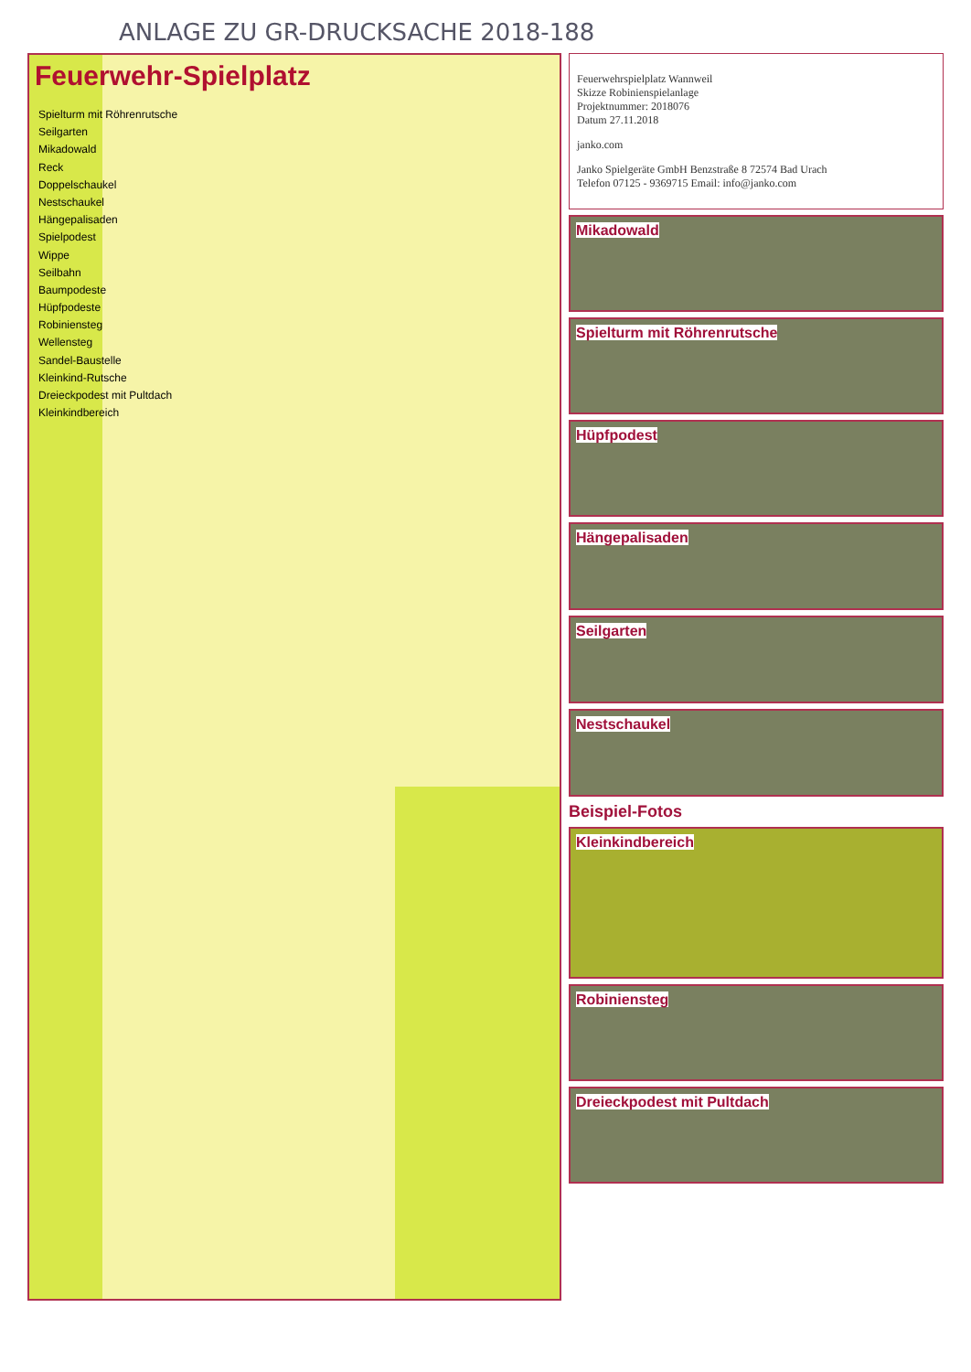ANLAGE ZU GR-DRUCKSACHE 2018-188
Feuerwehr-Spielplatz
Spielturm mit Röhrenrutsche
Seilgarten
Mikadowald
Reck
Doppelschaukel
Nestschaukel
Hängepalisaden
Spielpodest
Wippe
Seilbahn
Baumpodeste
Hüpfpodeste
Robiniensteg
Wellensteg
Sandel-Baustelle
Kleinkind-Rutsche
Dreieckpodest mit Pultdach
Kleinkindbereich
Feuerwehrspielplatz Wannweil
Skizze Robinienspielanlage
Projektnummer: 2018076
Datum 27.11.2018
janko.com
Janko Spielgeräte GmbH Benzstraße 8 72574 Bad Urach
Telefon 07125 - 9369715 Email: info@janko.com
Mikadowald
Spielturm mit Röhrenrutsche
Hüpfpodest
Hängepalisaden
Seilgarten
Nestschaukel
Beispiel-Fotos
Kleinkindbereich
Robiniensteg
Dreieckpodest mit Pultdach